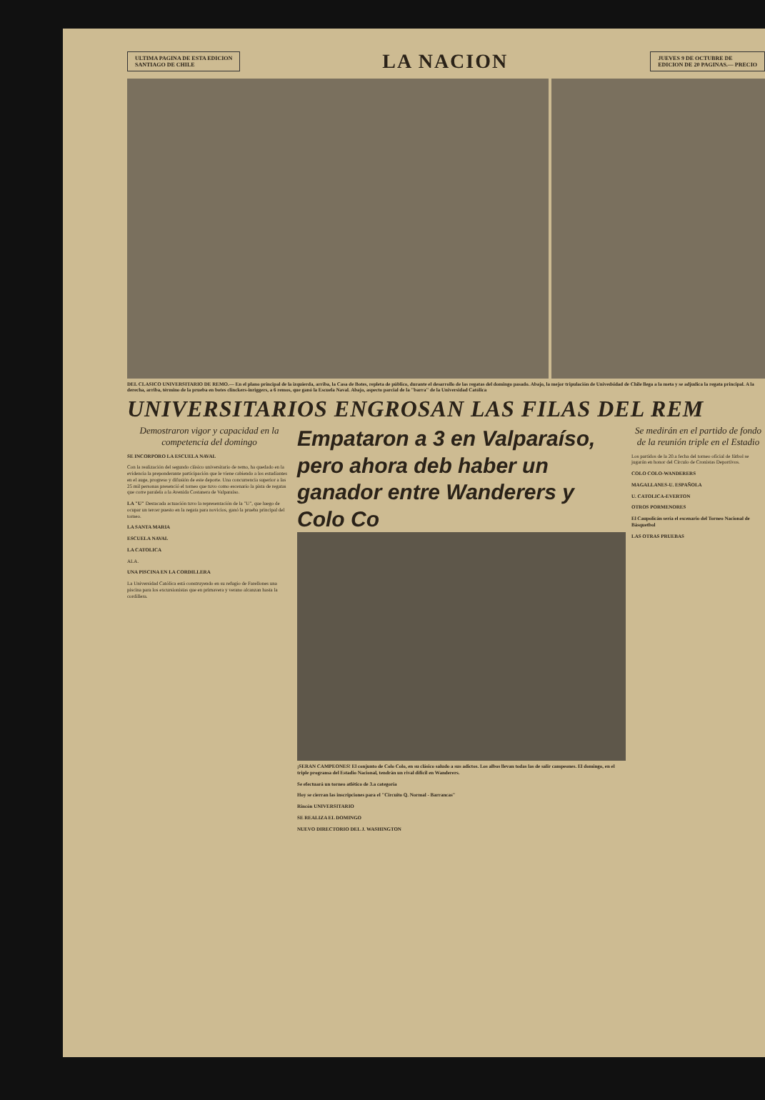ULTIMA PAGINA DE ESTA EDICION
SANTIAGO DE CHILE
LA NACION
JUEVES 9 DE OCTUBRE DE
EDICION DE 20 PAGINAS.— PRECIO
DEL CLASICO UNIVERSITARIO DE REMO.— En el plano principal de la izquierda, arriba, la Casa de Botes, repleta de público, durante el desarrollo de las regatas del domingo pasado. Abajo, la mejor tripulación de Univedsidad de Chile llega a la meta y se adjudica la regata principal. A la derecha, arriba, término de la prueba en botes clinckers-inriggers, a 6 remos, que ganó la Escuela Naval. Abajo, aspecto parcial de la "barra" de la Universidad Católica
UNIVERSITARIOS ENGROSAN LAS FILAS DEL REM
Demostraron vigor y capacidad en la competencia del domingo
SE INCORPORO LA ESCUELA NAVAL
Con la realización del segundo clásico universitario de remo, ha quedado en la evidencia la preponderante participación que le viene cabiendo a los estudiantes en el auge, progreso y difusión de este deporte. Una concurrencia superior a las 25 mil personas presenció el torneo que tuvo como escenario la pista de regatas que corre paralela a la Avenida Costanera de Valparaíso.
LA "U" Destacada actuación tuvo la representación de la "U", que luego de ocupar un tercer puesto en la regata para novicios, ganó la prueba principal del torneo.
LA SANTA MARIA
ESCUELA NAVAL
LA CATOLICA
ALA.
UNA PISCINA EN LA CORDILLERA
La Universidad Católica está construyendo en su refugio de Farellones una piscina para los excursionistas que en primavera y verano alcanzan hasta la cordillera.
Empataron a 3 en Valparaíso, pero ahora deb haber un ganador entre Wanderers y Colo Co
¡SERAN CAMPEONES! El conjunto de Colo Colo, en su clásico saludo a sus adictos. Los albos llevan todas las de salir campeones. El domingo, en el triple programa del Estadio Nacional, tendrán un rival difícil en Wanderers.
Se efectuará un torneo atlético de 3.a categoría
Hoy se cierran las inscripciones para el "Circuito Q. Normal - Barrancas"
Rincón UNIVERSITARIO
SE REALIZA EL DOMINGO
NUEVO DIRECTORIO DEL J. WASHINGTON
Se medirán en el partido de fondo de la reunión triple en el Estadio
Los partidos de la 20.a fecha del torneo oficial de fútbol se jugarán en honor del Círculo de Cronistas Deportivos.
COLO COLO-WANDERERS
MAGALLANES-U. ESPAÑOLA
U. CATOLICA-EVERTON
OTROS PORMENORES
El Caupolicán sería el escenario del Torneo Nacional de Básquetbol
LAS OTRAS PRUEBAS